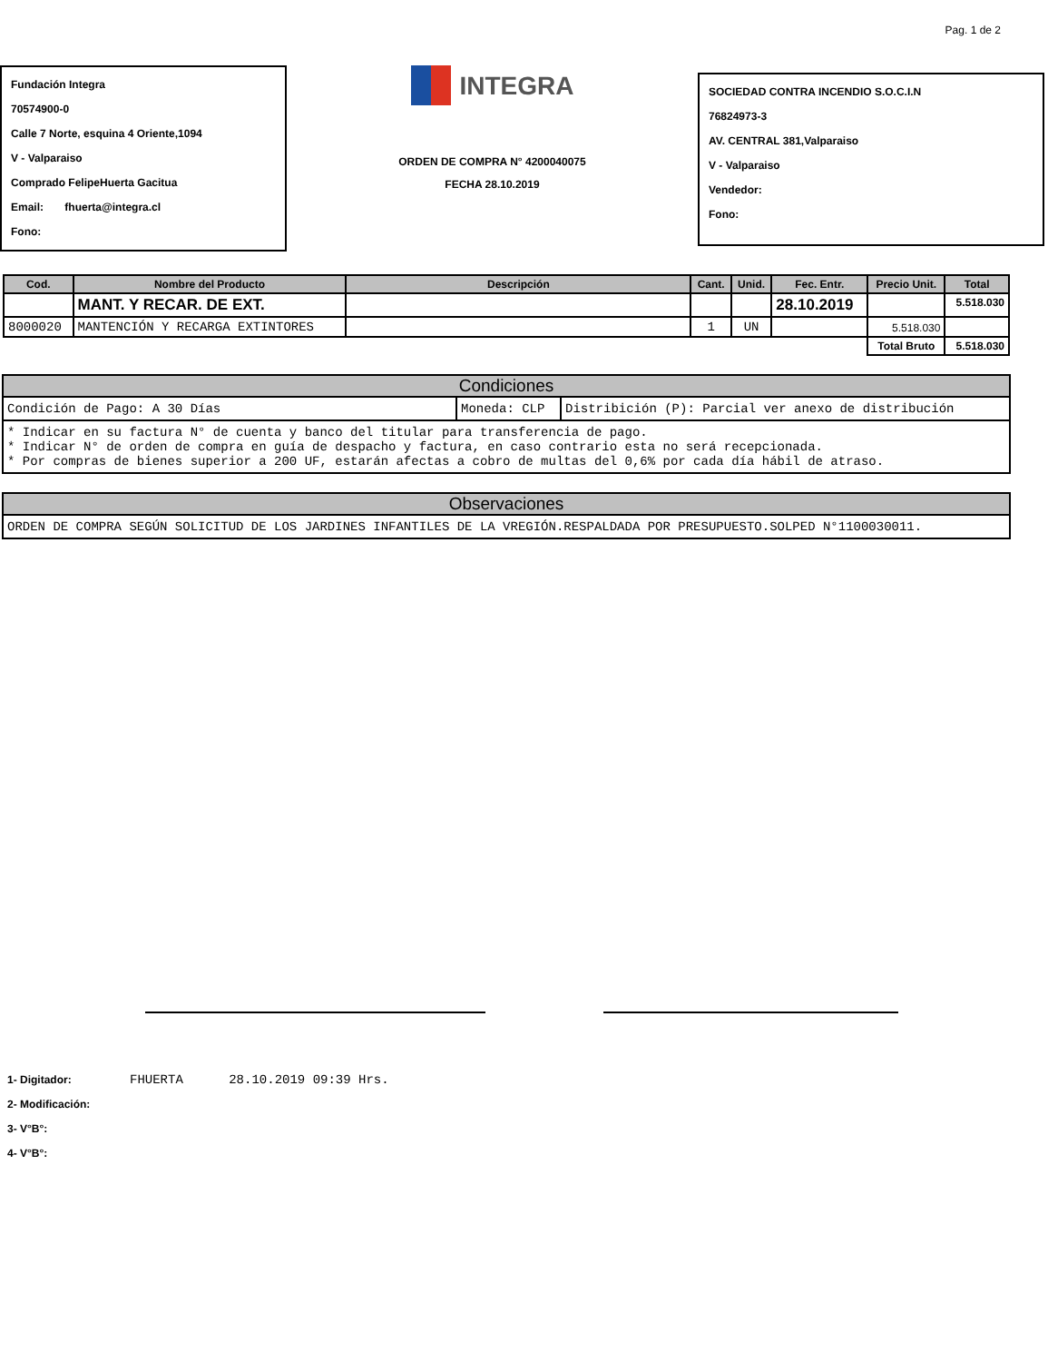Pag. 1 de 2
Fundación Integra
70574900-0
Calle 7 Norte, esquina 4 Oriente,1094
V - Valparaiso
Comprado FelipeHuerta Gacitua
Email: fhuerta@integra.cl
Fono:
INTEGRA
ORDEN DE COMPRA N° 4200040075
FECHA 28.10.2019
SOCIEDAD CONTRA INCENDIO S.O.C.I.N
76824973-3
AV. CENTRAL 381,Valparaiso
V - Valparaiso
Vendedor:
Fono:
| Cod. | Nombre del Producto | Descripción | Cant. | Unid. | Fec. Entr. | Precio Unit. | Total |
| --- | --- | --- | --- | --- | --- | --- | --- |
| | MANT. Y RECAR. DE EXT. | | | | 28.10.2019 | | 5.518.030 |
| 8000020 | MANTENCIÓN Y RECARGA EXTINTORES | | 1 | UN | | 5.518.030 | |
| | | | | | | Total Bruto | 5.518.030 |
Condiciones
Condición de Pago: A 30 Días Moneda: CLP Distribición (P): Parcial ver anexo de distribución
* Indicar en su factura N° de cuenta y banco del titular para transferencia de pago.
* Indicar N° de orden de compra en guía de despacho y factura, en caso contrario esta no será recepcionada.
* Por compras de bienes superior a 200 UF, estarán afectas a cobro de multas del 0,6% por cada día hábil de atraso.
Observaciones
ORDEN DE COMPRA SEGÚN SOLICITUD DE LOS JARDINES INFANTILES DE LA VREGIÓN.RESPALDADA POR PRESUPUESTO.SOLPED N°1100030011.
1- Digitador: FHUERTA 28.10.2019 09:39 Hrs.
2- Modificación:
3- V°B°:
4- V°B°: